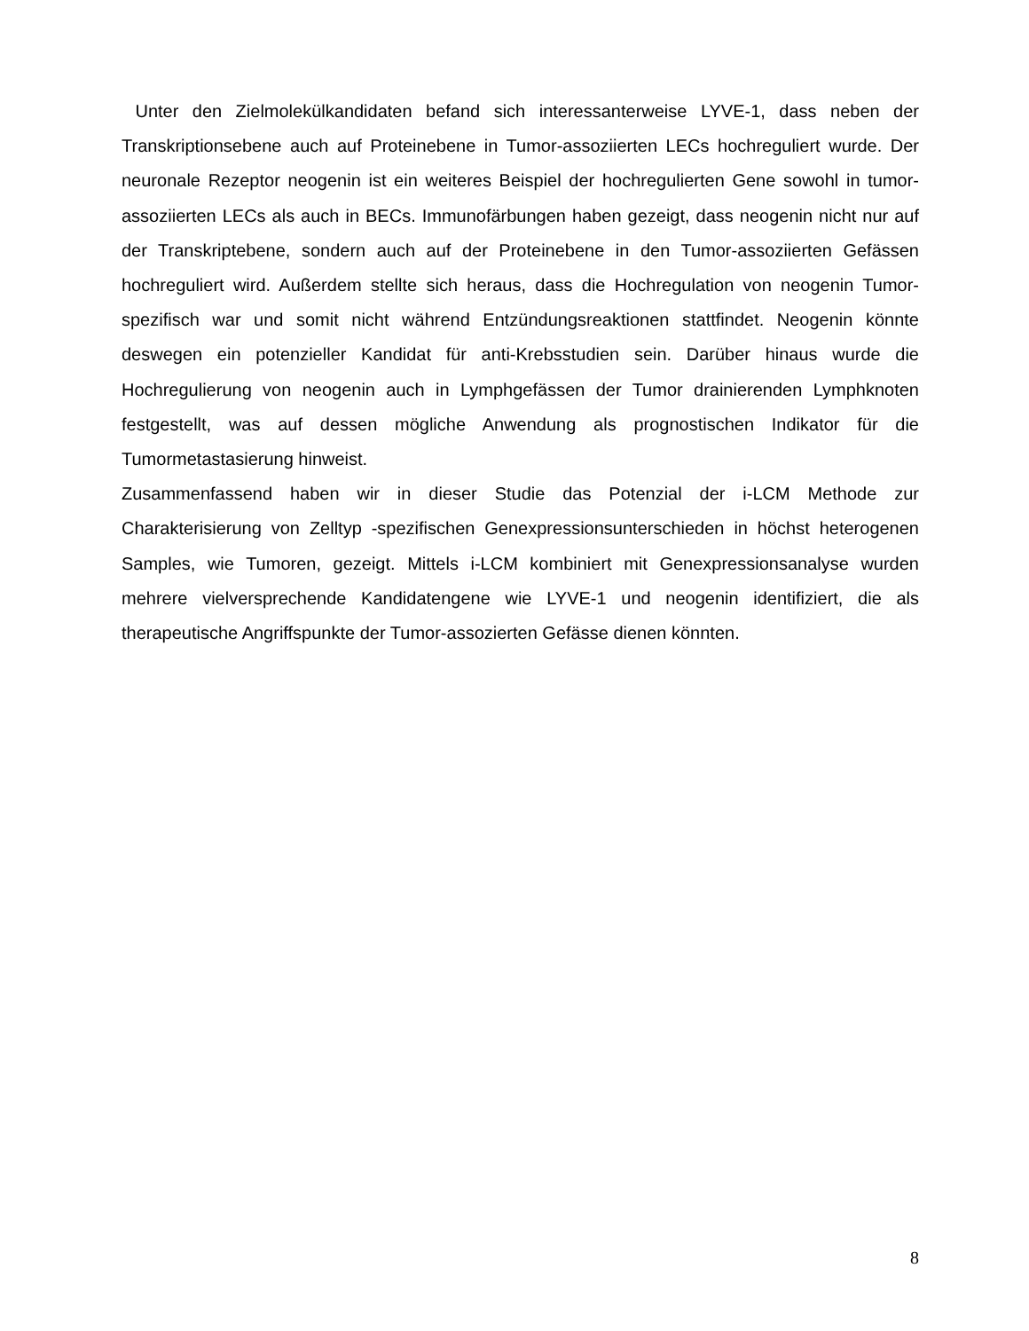Unter den Zielmolekülkandidaten befand sich interessanterweise LYVE-1, dass neben der Transkriptionsebene auch auf Proteinebene in Tumor-assoziierten LECs hochreguliert wurde. Der neuronale Rezeptor neogenin ist ein weiteres Beispiel der hochregulierten Gene sowohl in tumor-assoziierten LECs als auch in BECs. Immunofärbungen haben gezeigt, dass neogenin nicht nur auf der Transkriptebene, sondern auch auf der Proteinebene in den Tumor-assoziierten Gefässen hochreguliert wird. Außerdem stellte sich heraus, dass die Hochregulation von neogenin Tumor-spezifisch war und somit nicht während Entzündungsreaktionen stattfindet. Neogenin könnte deswegen ein potenzieller Kandidat für anti-Krebsstudien sein. Darüber hinaus wurde die Hochregulierung von neogenin auch in Lymphgefässen der Tumor drainierenden Lymphknoten festgestellt, was auf dessen mögliche Anwendung als prognostischen Indikator für die Tumormetastasierung hinweist.
Zusammenfassend haben wir in dieser Studie das Potenzial der i-LCM Methode zur Charakterisierung von Zelltyp -spezifischen Genexpressionsunterschieden in höchst heterogenen Samples, wie Tumoren, gezeigt. Mittels i-LCM kombiniert mit Genexpressionsanalyse wurden mehrere vielversprechende Kandidatengene wie LYVE-1 und neogenin identifiziert, die als therapeutische Angriffspunkte der Tumor-assozierten Gefässe dienen könnten.
8